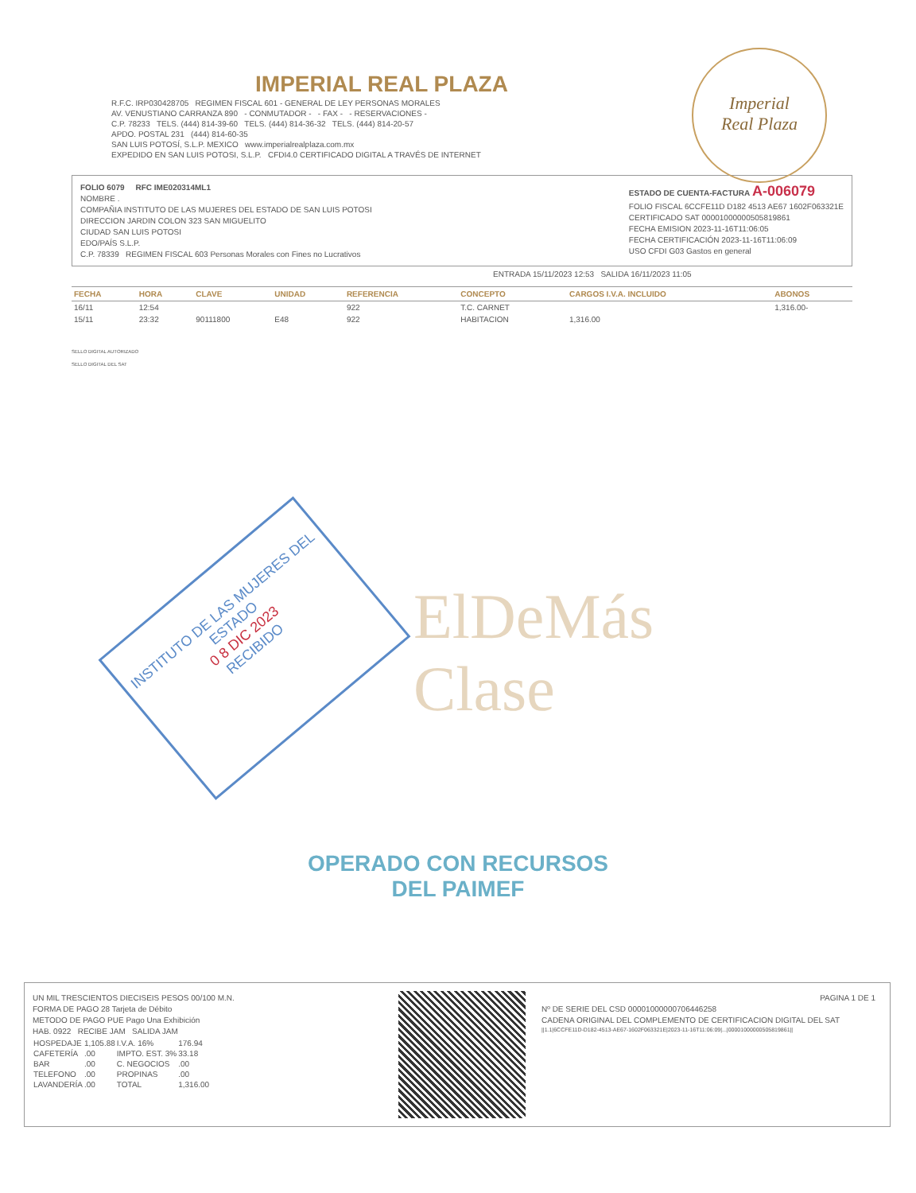IMPERIAL REAL PLAZA
R.F.C. IRP030428705 REGIMEN FISCAL 601 - GENERAL DE LEY PERSONAS MORALES
AV. VENUSTIANO CARRANZA 890 - CONMUTADOR - - FAX - - RESERVACIONES -
C.P. 78233 TELS. (444) 814-39-60 TELS. (444) 814-36-32 TELS. (444) 814-20-57
APDO. POSTAL 231 (444) 814-60-35
SAN LUIS POTOSÍ, S.L.P. MEXICO www.imperialrealplaza.com.mx
EXPEDIDO EN SAN LUIS POTOSI, S.L.P. CFDI4.0 CERTIFICADO DIGITAL A TRAVÉS DE INTERNET
Imperial
Real Plaza
FOLIO 6079 RFC IME020314ML1
NOMBRE .
COMPAÑIA INSTITUTO DE LAS MUJERES DEL ESTADO DE SAN LUIS POTOSI
DIRECCION JARDIN COLON 323 SAN MIGUELITO
CIUDAD SAN LUIS POTOSI
EDO/PAÍS S.L.P.
C.P. 78339 REGIMEN FISCAL 603 Personas Morales con Fines no Lucrativos
ESTADO DE CUENTA-FACTURA A-006079
FOLIO FISCAL 6CCFE11D D182 4513 AE67 1602F063321E
CERTIFICADO SAT 00001000000505819861
FECHA EMISION 2023-11-16T11:06:05
FECHA CERTIFICACIÓN 2023-11-16T11:06:09
USO CFDI G03 Gastos en general
ENTRADA 15/11/2023 12:53 SALIDA 16/11/2023 11:05
| FECHA | HORA | CLAVE | UNIDAD | REFERENCIA | CONCEPTO | CARGOS I.V.A. INCLUIDO | ABONOS |
| --- | --- | --- | --- | --- | --- | --- | --- |
| 16/11 | 12:54 | | | 922 | T.C. CARNET | | 1,316.00- |
| 15/11 | 23:32 | 90111800 | E48 | 922 | HABITACION | 1,316.00 | |
SELLO DIGITAL AUTORIZADO
SELLO DIGITAL DEL SAT
ElDeMás
Clase
INSTITUTO DE LAS MUJERES DEL ESTADO
0 8 DIC 2023
RECIBIDO
OPERADO CON RECURSOS
DEL PAIMEF
UN MIL TRESCIENTOS DIECISEIS PESOS 00/100 M.N.
FORMA DE PAGO 28 Tarjeta de Débito
METODO DE PAGO PUE Pago Una Exhibición
HAB. 0922 RECIBE JAM SALIDA JAM
| HOSPEDAJE | 1,105.88 | I.V.A. 16% | 176.94 |
| CAFETERÍA | .00 | IMPTO. EST. 3% | 33.18 |
| BAR | .00 | C. NEGOCIOS | .00 |
| TELEFONO | .00 | PROPINAS | .00 |
| LAVANDERÍA | .00 | TOTAL | 1,316.00 |
PAGINA 1 DE 1
Nº DE SERIE DEL CSD 00001000000706446258
CADENA ORIGINAL DEL COMPLEMENTO DE CERTIFICACION DIGITAL DEL SAT
||1.1|6CCFE11D-D182-4513-AE67-1602F063321E|2023-11-16T11:06:09|...|00001000000505819861||